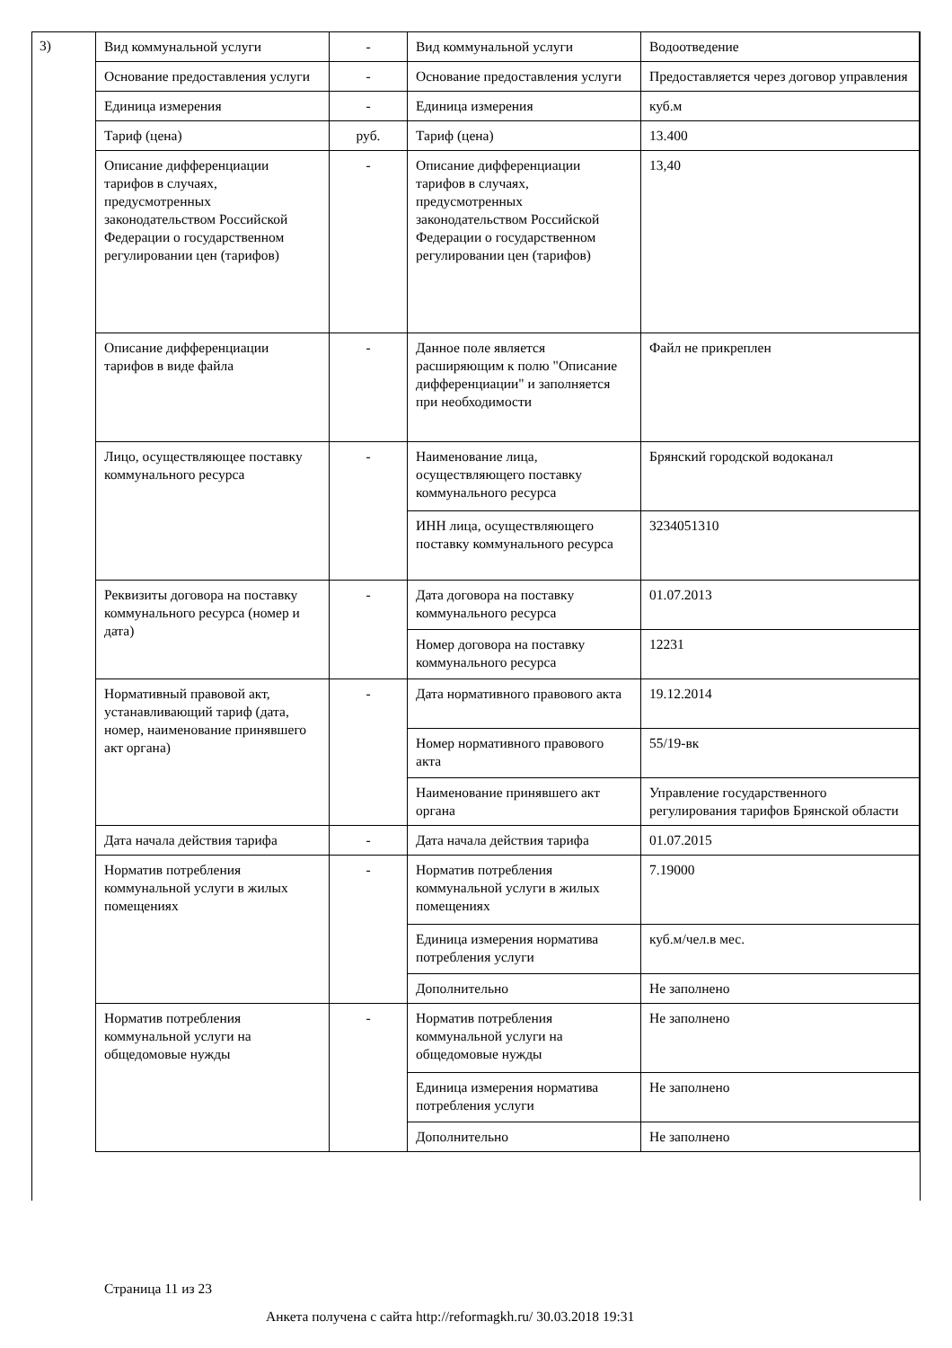3)
| Вид коммунальной услуги | - | Вид коммунальной услуги | Водоотведение |
| Основание предоставления услуги | - | Основание предоставления услуги | Предоставляется через договор управления |
| Единица измерения | - | Единица измерения | куб.м |
| Тариф (цена) | руб. | Тариф (цена) | 13.400 |
| Описание дифференциации тарифов в случаях, предусмотренных законодательством Российской Федерации о государственном регулировании цен (тарифов) | - | Описание дифференциации тарифов в случаях, предусмотренных законодательством Российской Федерации о государственном регулировании цен (тарифов) | 13,40 |
| Описание дифференциации тарифов в виде файла | - | Данное поле является расширяющим к полю "Описание дифференциации" и заполняется при необходимости | Файл не прикреплен |
| Лицо, осуществляющее поставку коммунального ресурса | - | Наименование лица, осуществляющего поставку коммунального ресурса | Брянский городской водоканал |
| | | ИНН лица, осуществляющего поставку коммунального ресурса | 3234051310 |
| Реквизиты договора на поставку коммунального ресурса (номер и дата) | - | Дата договора на поставку коммунального ресурса | 01.07.2013 |
| | | Номер договора на поставку коммунального ресурса | 12231 |
| Нормативный правовой акт, устанавливающий тариф (дата, номер, наименование принявшего акт органа) | - | Дата нормативного правового акта | 19.12.2014 |
| | | Номер нормативного правового акта | 55/19-вк |
| | | Наименование принявшего акт органа | Управление государственного регулирования тарифов Брянской области |
| Дата начала действия тарифа | - | Дата начала действия тарифа | 01.07.2015 |
| Норматив потребления коммунальной услуги в жилых помещениях | - | Норматив потребления коммунальной услуги в жилых помещениях | 7.19000 |
| | | Единица измерения норматива потребления услуги | куб.м/чел.в мес. |
| | | Дополнительно | Не заполнено |
| Норматив потребления коммунальной услуги на общедомовые нужды | - | Норматив потребления коммунальной услуги на общедомовые нужды | Не заполнено |
| | | Единица измерения норматива потребления услуги | Не заполнено |
| | | Дополнительно | Не заполнено |
Страница 11 из 23
Анкета получена с сайта http://reformagkh.ru/ 30.03.2018 19:31